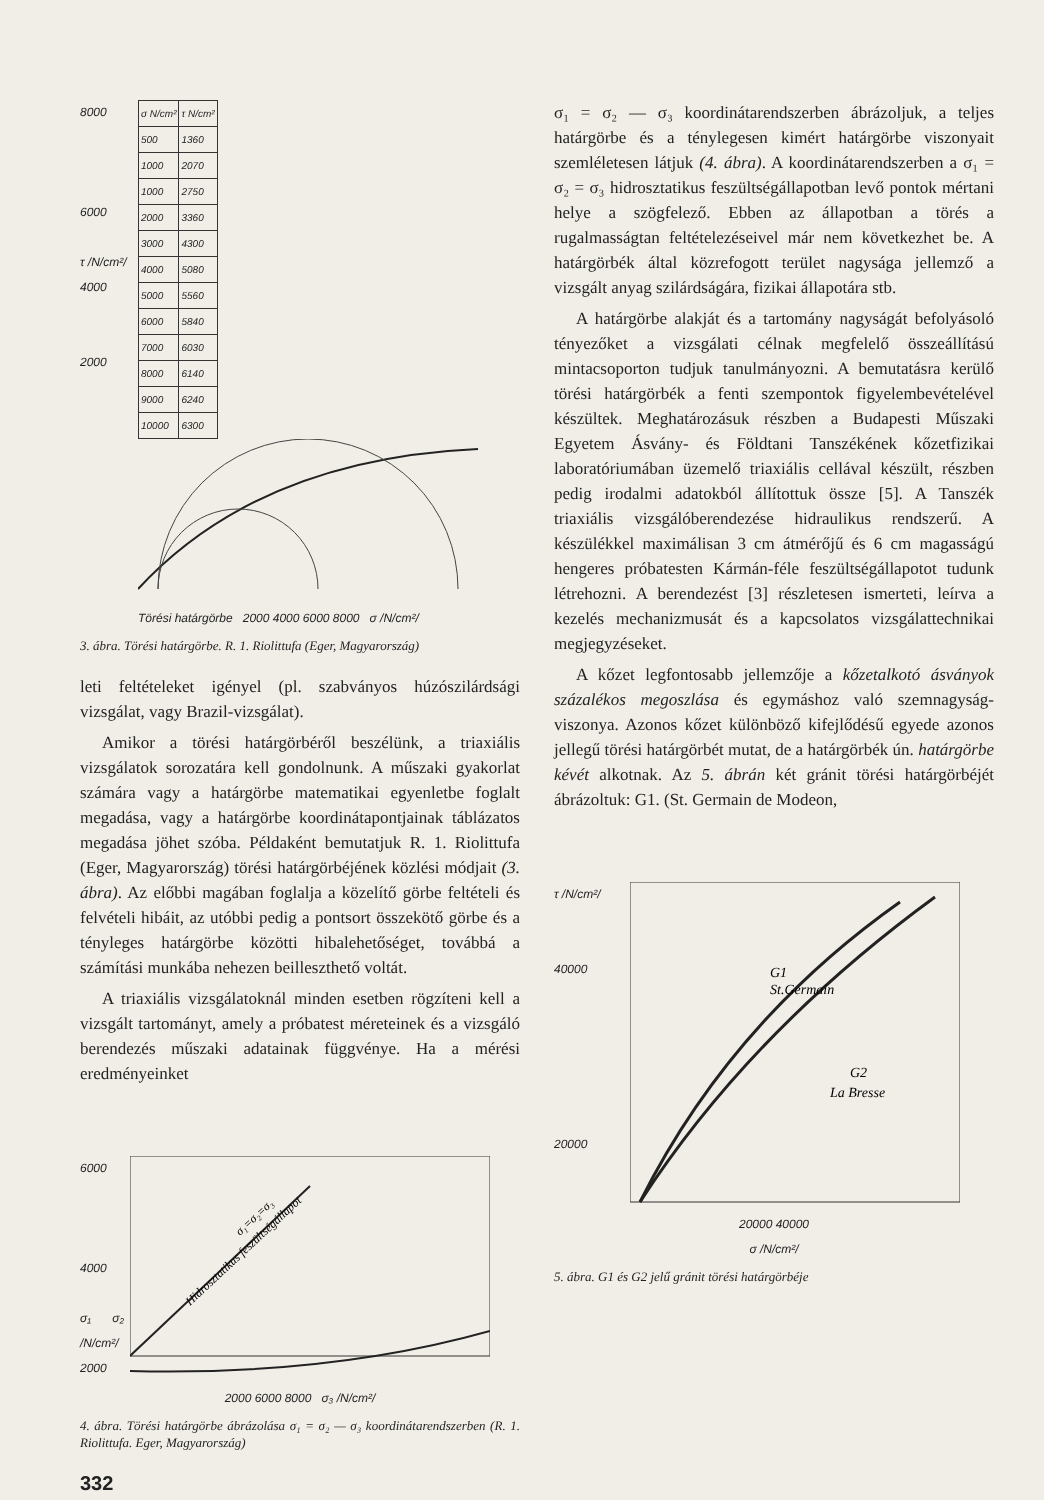8000
6000
τ /N/cm²/
4000
2000
| σ N/cm² | τ N/cm² |
| --- | --- |
| 500 | 1360 |
| 1000 | 2070 |
| 1000 | 2750 |
| 2000 | 3360 |
| 3000 | 4300 |
| 4000 | 5080 |
| 5000 | 5560 |
| 6000 | 5840 |
| 7000 | 6030 |
| 8000 | 6140 |
| 9000 | 6240 |
| 10000 | 6300 |
Törési határgörbe 2000 4000 6000 8000 σ /N/cm²/
3. ábra. Törési határgörbe. R. 1. Riolittufa (Eger, Magyarország)
leti feltételeket igényel (pl. szabványos húzószilárdsági vizsgálat, vagy Brazil-vizsgálat).
Amikor a törési határgörbéről beszélünk, a triaxiális vizsgálatok sorozatára kell gondolnunk. A műszaki gyakorlat számára vagy a határgörbe matematikai egyenletbe foglalt megadása, vagy a határgörbe koordinátapontjainak táblázatos megadása jöhet szóba. Példaként bemutatjuk R. 1. Riolittufa (Eger, Magyarország) törési határgörbéjének közlési módjait (3. ábra). Az előbbi magában foglalja a közelítő görbe feltételi és felvételi hibáit, az utóbbi pedig a pontsort összekötő görbe és a tényleges határgörbe közötti hibalehetőséget, továbbá a számítási munkába nehezen beilleszthető voltát.
A triaxiális vizsgálatoknál minden esetben rögzíteni kell a vizsgált tartományt, amely a próbatest méreteinek és a vizsgáló berendezés műszaki adatainak függvénye. Ha a mérési eredményeinket
6000
4000
σ₁ σ₂ /N/cm²/
2000
Hidrosztatikus feszültségállapot
σ₁=σ₂=σ₃
2000 6000 8000 σ₃ /N/cm²/
4. ábra. Törési határgörbe ábrázolása σ₁ = σ₂ — σ₃ koordinátarendszerben (R. 1. Riolittufa. Eger, Magyarország)
332
σ₁ = σ₂ — σ₃ koordinátarendszerben ábrázoljuk, a teljes határgörbe és a ténylegesen kimért határgörbe viszonyait szemléletesen látjuk (4. ábra). A koordinátarendszerben a σ₁ = σ₂ = σ₃ hidrosztatikus feszültségállapotban levő pontok mértani helye a szögfelező. Ebben az állapotban a törés a rugalmasságtan feltételezéseivel már nem következhet be. A határgörbék által közrefogott terület nagysága jellemző a vizsgált anyag szilárdságára, fizikai állapotára stb.
A határgörbe alakját és a tartomány nagyságát befolyásoló tényezőket a vizsgálati célnak megfelelő összeállítású mintacsoporton tudjuk tanulmányozni. A bemutatásra kerülő törési határgörbék a fenti szempontok figyelembevételével készültek. Meghatározásuk részben a Budapesti Műszaki Egyetem Ásvány- és Földtani Tanszékének kőzetfizikai laboratóriumában üzemelő triaxiális cellával készült, részben pedig irodalmi adatokból állítottuk össze [5]. A Tanszék triaxiális vizsgálóberendezése hidraulikus rendszerű. A készülékkel maximálisan 3 cm átmérőjű és 6 cm magasságú hengeres próbatesten Kármán-féle feszültségállapotot tudunk létrehozni. A berendezést [3] részletesen ismerteti, leírva a kezelés mechanizmusát és a kapcsolatos vizsgálattechnikai megjegyzéseket.
A kőzet legfontosabb jellemzője a kőzetalkotó ásványok százalékos megoszlása és egymáshoz való szemnagyság-viszonya. Azonos kőzet különböző kifejlődésű egyede azonos jellegű törési határgörbét mutat, de a határgörbék ún. határgörbe kévét alkotnak. Az 5. ábrán két gránit törési határgörbéjét ábrázoltuk: G1. (St. Germain de Modeon,
τ /N/cm²/
40000
20000
G1
St.Germain
G2
La Bresse
20000 40000
σ /N/cm²/
5. ábra. G1 és G2 jelű gránit törési határgörbéje